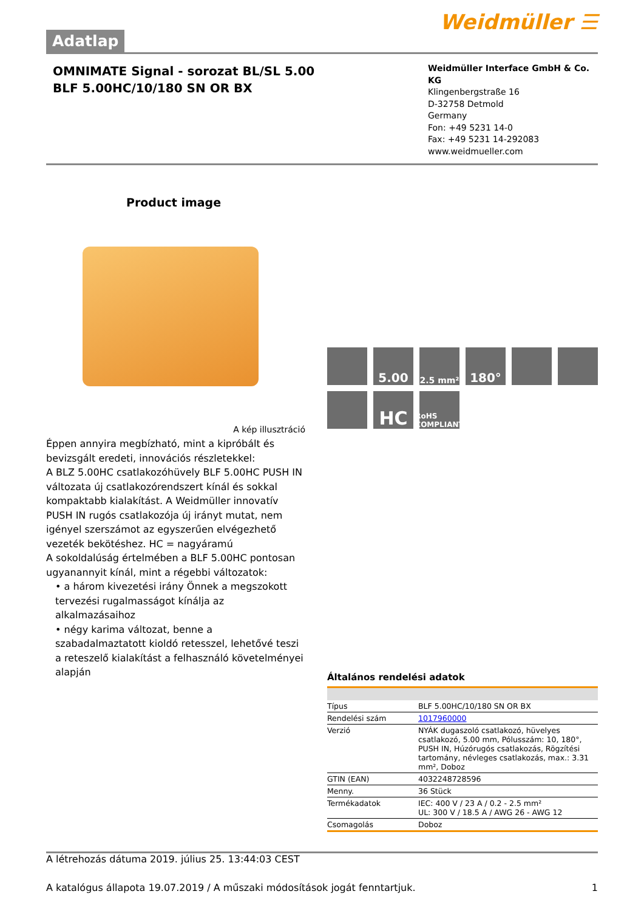Adatlap
Weidmüller ☰
OMNIMATE Signal - sorozat BL/SL 5.00
BLF 5.00HC/10/180 SN OR BX
Weidmüller Interface GmbH & Co. KG
Klingenbergstraße 16
D-32758 Detmold
Germany
Fon: +49 5231 14-0
Fax: +49 5231 14-292083
www.weidmueller.com
Product image
A kép illusztráció
Éppen annyira megbízható, mint a kipróbált és bevizsgált eredeti, innovációs részletekkel:
A BLZ 5.00HC csatlakozóhüvely BLF 5.00HC PUSH IN változata új csatlakozórendszert kínál és sokkal kompaktabb kialakítást. A Weidmüller innovatív PUSH IN rugós csatlakozója új irányt mutat, nem igényel szerszámot az egyszerűen elvégezhető vezeték bekötéshez. HC = nagyáramú
A sokoldalúság értelmében a BLF 5.00HC pontosan ugyanannyit kínál, mint a régebbi változatok:
• a három kivezetési irány Önnek a megszokott tervezési rugalmasságot kínálja az alkalmazásaihoz
• négy karima változat, benne a szabadalmaztatott kioldó retesszel, lehetővé teszi a reteszelő kialakítást a felhasználó követelményei alapján
5.00
2.5 mm²
180°
HC
RoHS COMPLIANT
Általános rendelési adatok
| Típus | BLF 5.00HC/10/180 SN OR BX |
| Rendelési szám | 1017960000 |
| Verzió | NYÁK dugaszoló csatlakozó, hüvelyes csatlakozó, 5.00 mm, Pólusszám: 10, 180°, PUSH IN, Húzórugós csatlakozás, Rögzítési tartomány, névleges csatlakozás, max.: 3.31 mm², Doboz |
| GTIN (EAN) | 4032248728596 |
| Menny. | 36 Stück |
| Termékadatok | IEC: 400 V / 23 A / 0.2 - 2.5 mm² UL: 300 V / 18.5 A / AWG 26 - AWG 12 |
| Csomagolás | Doboz |
A létrehozás dátuma 2019. július 25. 13:44:03 CEST
A katalógus állapota 19.07.2019 / A műszaki módosítások jogát fenntartjuk. 1